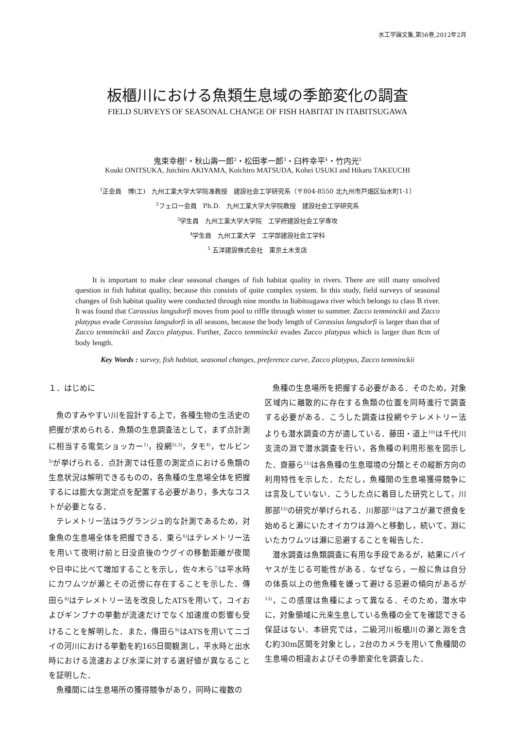水工学論文集,第56巻,2012年2月
板櫃川における魚類生息域の季節変化の調査
FIELD SURVEYS OF SEASONAL CHANGE OF FISH HABITAT IN ITABITSUGAWA
鬼束幸樹<sup>1</sup>・秋山壽一郎<sup>2</sup>・松田孝一郎<sup>3</sup>・臼杵幸平<sup>4</sup>・竹内光<sup>5</sup>
Kouki ONITSUKA, Juichiro AKIYAMA, Koichiro MATSUDA, Kohei USUKI and Hikaru TAKEUCHI
<sup>1</sup> 正会員　博(工)　九州工業大学大学院准教授　建設社会工学研究系（〒804-8550 北九州市戸畑区仙水町1-1）
<sup>2</sup> フェロー会員　Ph.D.　九州工業大学大学院教授　建設社会工学研究系
<sup>3</sup> 学生員　九州工業大学大学院　工学府建設社会工学専攻
<sup>4</sup> 学生員　九州工業大学　工学部建設社会工学科
<sup>5</sup> 五洋建設株式会社　東京土木支店
It is important to make clear seasonal changes of fish habitat quality in rivers. There are still many unsolved question in fish habitat quality, because this consists of quite complex system. In this study, field surveys of seasonal changes of fish habitat quality were conducted through nine months in Itabitsugawa river which belongs to class B river. It was found that Carassius langsdorfi moves from pool to riffle through winter to summer. Zacco temminckii and Zacco platypus evade Carassius langsdorfi in all seasons, because the body length of Carassius langsdorfi is larger than that of Zacco temminckii and Zacco platypus. Further, Zacco temminckii evades Zacco platypus which is larger than 8cm of body length.
Key Words : survey, fish habitat, seasonal changes, preference curve, Zacco platypus, Zacco temminckii
１．はじめに
魚のすみやすい川を設計する上で，各種生物の生活史の把握が求められる．魚類の生息調査法として，まず点計測に相当する電気ショッカー<sup>1)</sup>，投網<sup>2),3)</sup>，タモ<sup>4)</sup>，セルビン<sup>5)</sup>が挙げられる．点計測では任意の測定点における魚類の生息状況は解明できるものの，各魚種の生息場全体を把握するには膨大な測定点を配置する必要があり，多大なコストが必要となる．
テレメトリー法はラグランジュ的な計測であるため，対象魚の生息場全体を把握できる．東ら<sup>6)</sup>はテレメトリー法を用いて夜明け前と日没直後のウグイの移動距離が夜間や日中に比べて増加することを示し，佐々木ら<sup>7)</sup>は平水時にカワムツが瀬とその近傍に存在することを示した．傳田ら<sup>8)</sup>はテレメトリー法を改良したATSを用いて，コイおよびギンブナの挙動が流速だけでなく加速度の影響も受けることを解明した．また，傳田ら<sup>9)</sup>はATSを用いてニゴイの河川における挙動を約165日間観測し，平水時と出水時における流速および水深に対する選好値が異なることを証明した．
魚種間には生息場所の獲得競争があり，同時に複数の
魚種の生息場所を把握する必要がある．そのため，対象区域内に離散的に存在する魚類の位置を同時進行で調査する必要がある．こうした調査は投網やテレメトリー法よりも潜水調査の方が適している．藤田・道上<sup>10)</sup>は千代川支流の淵で潜水調査を行い，各魚種の利用形態を図示した．齋藤ら<sup>11)</sup>は各魚種の生息環境の分類とその縦断方向の利用特性を示した．ただし，魚種間の生息場獲得競争には言及していない．こうした点に着目した研究として，川那部<sup>12)</sup>の研究が挙げられる．川那部<sup>12)</sup>はアユが瀬で摂食を始めると瀬にいたオイカワは淵へと移動し，続いて，淵にいたカワムツは瀬に忌避することを報告した．
潜水調査は魚類調査に有用な手段であるが，結果にバイヤスが生じる可能性がある．なぜなら，一般に魚は自分の体長以上の他魚種を嫌って避ける忌避の傾向があるが<sup>13)</sup>，この感度は魚種によって異なる．そのため，潜水中に，対象領域に元来生息している魚種の全てを確認できる保証はない．本研究では，二級河川板櫃川の瀬と淵を含む約30m区間を対象とし，2台のカメラを用いて魚種間の生息場の相違およびその季節変化を調査した．